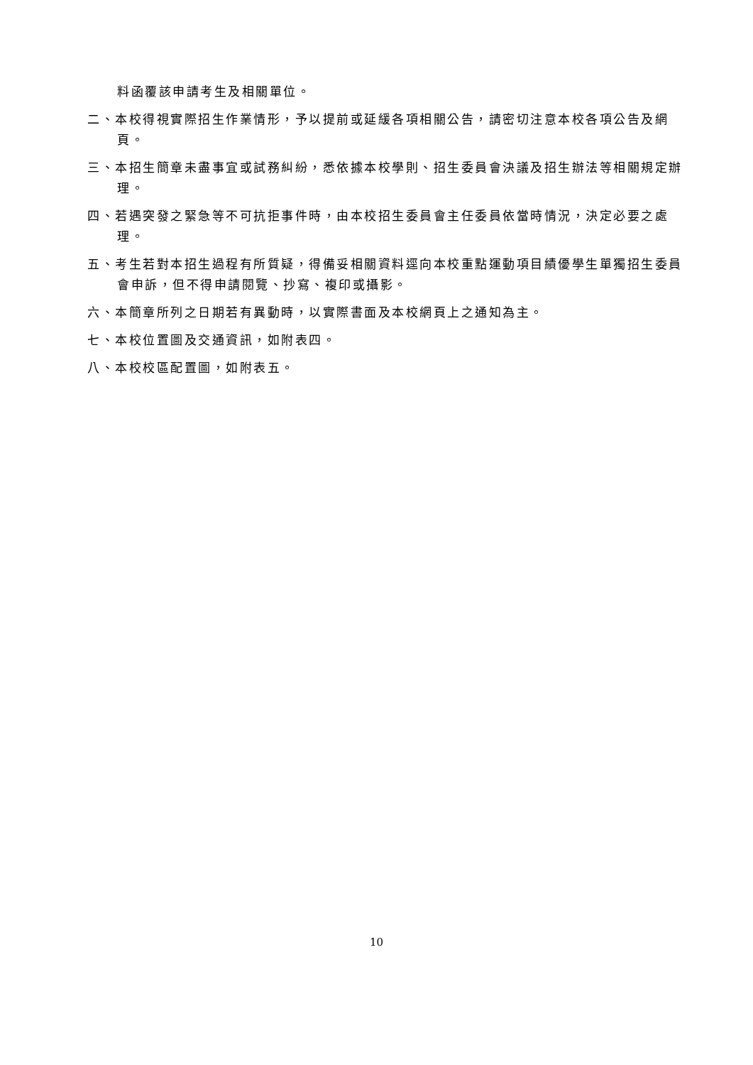料函覆該申請考生及相關單位。
二、本校得視實際招生作業情形，予以提前或延緩各項相關公告，請密切注意本校各項公告及網頁。
三、本招生簡章未盡事宜或試務糾紛，悉依據本校學則、招生委員會決議及招生辦法等相關規定辦理。
四、若遇突發之緊急等不可抗拒事件時，由本校招生委員會主任委員依當時情況，決定必要之處理。
五、考生若對本招生過程有所質疑，得備妥相關資料逕向本校重點運動項目績優學生單獨招生委員會申訴，但不得申請閱覽、抄寫、複印或攝影。
六、本簡章所列之日期若有異動時，以實際書面及本校網頁上之通知為主。
七、本校位置圖及交通資訊，如附表四。
八、本校校區配置圖，如附表五。
10